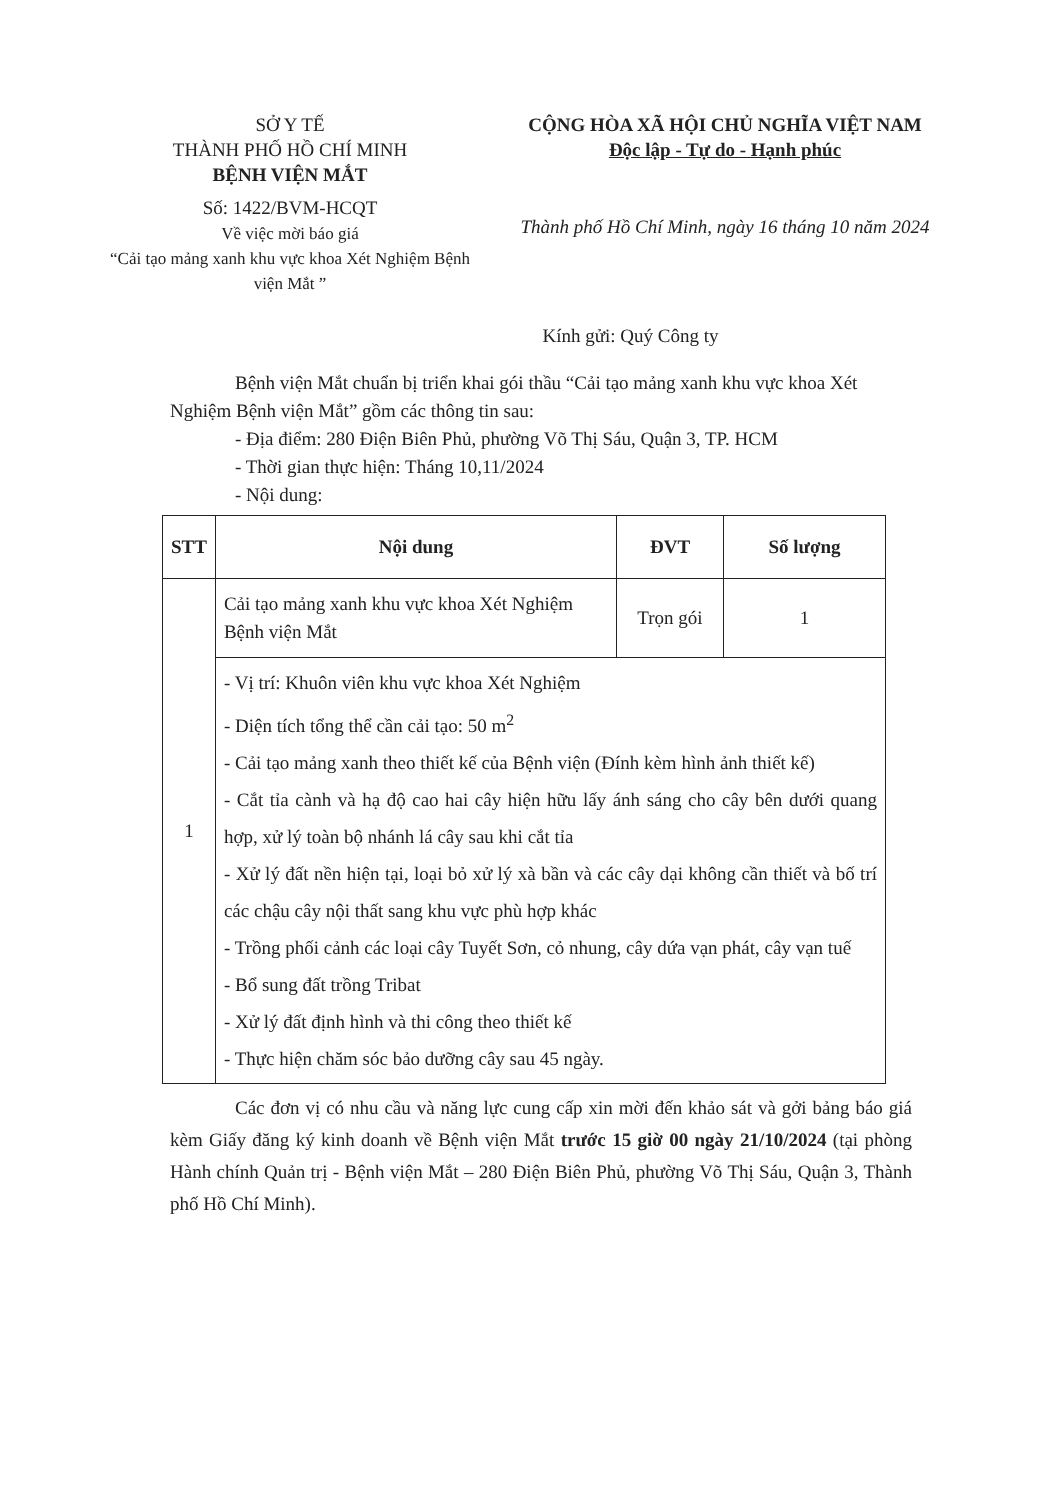SỞ Y TẾ
THÀNH PHỐ HỒ CHÍ MINH
BỆNH VIỆN MẮT
Số: 1422/BVM-HCQT
Về việc mời báo giá
“Cải tạo mảng xanh khu vực khoa Xét Nghiệm Bệnh viện Mắt ”
CỘNG HÒA XÃ HỘI CHỦ NGHĨA VIỆT NAM
Độc lập - Tự do - Hạnh phúc
Thành phố Hồ Chí Minh, ngày 16 tháng 10 năm 2024
Kính gửi: Quý Công ty
Bệnh viện Mắt chuẩn bị triển khai gói thầu “Cải tạo mảng xanh khu vực khoa Xét Nghiệm Bệnh viện Mắt” gồm các thông tin sau:
- Địa điểm: 280 Điện Biên Phủ, phường Võ Thị Sáu, Quận 3, TP. HCM
- Thời gian thực hiện: Tháng 10,11/2024
- Nội dung:
| STT | Nội dung | ĐVT | Số lượng |
| --- | --- | --- | --- |
| 1 | Cải tạo mảng xanh khu vực khoa Xét Nghiệm Bệnh viện Mắt | Trọn gói | 1 |
| | - Vị trí: Khuôn viên khu vực khoa Xét Nghiệm - Diện tích tổng thể cần cải tạo: 50 m<sup>2</sup> - Cải tạo mảng xanh theo thiết kế của Bệnh viện (Đính kèm hình ảnh thiết kế) - Cắt tỉa cành và hạ độ cao hai cây hiện hữu lấy ánh sáng cho cây bên dưới quang hợp, xử lý toàn bộ nhánh lá cây sau khi cắt tỉa - Xử lý đất nền hiện tại, loại bỏ xử lý xà bần và các cây dại không cần thiết và bố trí các chậu cây nội thất sang khu vực phù hợp khác - Trồng phối cảnh các loại cây Tuyết Sơn, cỏ nhung, cây dứa vạn phát, cây vạn tuế - Bổ sung đất trồng Tribat - Xử lý đất định hình và thi công theo thiết kế - Thực hiện chăm sóc bảo dưỡng cây sau 45 ngày. | | |
Các đơn vị có nhu cầu và năng lực cung cấp xin mời đến khảo sát và gởi bảng báo giá kèm Giấy đăng ký kinh doanh về Bệnh viện Mắt trước 15 giờ 00 ngày 21/10/2024 (tại phòng Hành chính Quản trị - Bệnh viện Mắt – 280 Điện Biên Phủ, phường Võ Thị Sáu, Quận 3, Thành phố Hồ Chí Minh).